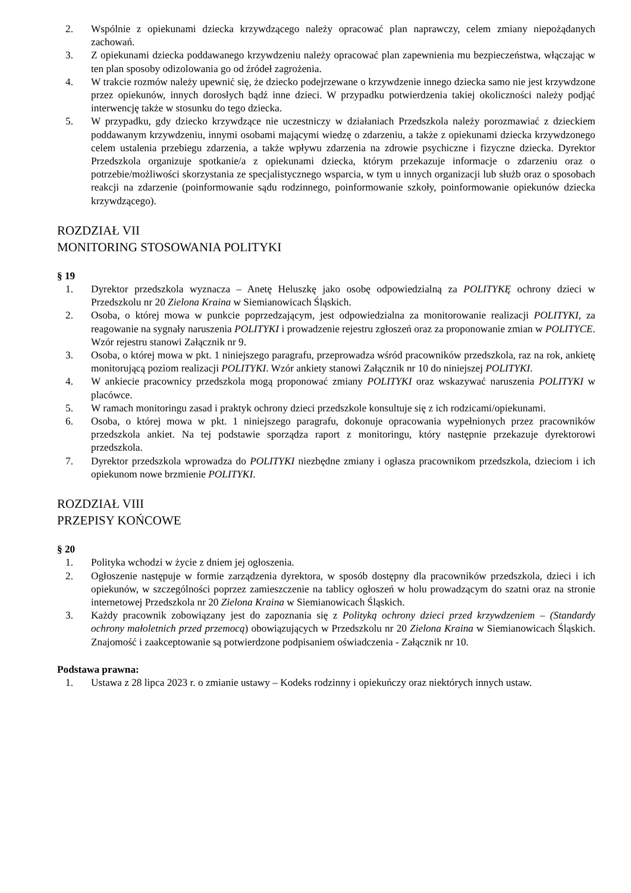2. Wspólnie z opiekunami dziecka krzywdzącego należy opracować plan naprawczy, celem zmiany niepożądanych zachowań.
3. Z opiekunami dziecka poddawanego krzywdzeniu należy opracować plan zapewnienia mu bezpieczeństwa, włączając w ten plan sposoby odizolowania go od źródeł zagrożenia.
4. W trakcie rozmów należy upewnić się, że dziecko podejrzewane o krzywdzenie innego dziecka samo nie jest krzywdzone przez opiekunów, innych dorosłych bądź inne dzieci. W przypadku potwierdzenia takiej okoliczności należy podjąć interwencję także w stosunku do tego dziecka.
5. W przypadku, gdy dziecko krzywdzące nie uczestniczy w działaniach Przedszkola należy porozmawiać z dzieckiem poddawanym krzywdzeniu, innymi osobami mającymi wiedzę o zdarzeniu, a także z opiekunami dziecka krzywdzonego celem ustalenia przebiegu zdarzenia, a także wpływu zdarzenia na zdrowie psychiczne i fizyczne dziecka. Dyrektor Przedszkola organizuje spotkanie/a z opiekunami dziecka, którym przekazuje informacje o zdarzeniu oraz o potrzebie/możliwości skorzystania ze specjalistycznego wsparcia, w tym u innych organizacji lub służb oraz o sposobach reakcji na zdarzenie (poinformowanie sądu rodzinnego, poinformowanie szkoły, poinformowanie opiekunów dziecka krzywdzącego).
ROZDZIAŁ VII
MONITORING STOSOWANIA POLITYKI
§ 19
1. Dyrektor przedszkola wyznacza – Anetę Heluszkę jako osobę odpowiedzialną za POLITYKĘ ochrony dzieci w Przedszkolu nr 20 Zielona Kraina w Siemianowicach Śląskich.
2. Osoba, o której mowa w punkcie poprzedzającym, jest odpowiedzialna za monitorowanie realizacji POLITYKI, za reagowanie na sygnały naruszenia POLITYKI i prowadzenie rejestru zgłoszeń oraz za proponowanie zmian w POLITYCE. Wzór rejestru stanowi Załącznik nr 9.
3. Osoba, o której mowa w pkt. 1 niniejszego paragrafu, przeprowadza wśród pracowników przedszkola, raz na rok, ankietę monitorującą poziom realizacji POLITYKI. Wzór ankiety stanowi Załącznik nr 10 do niniejszej POLITYKI.
4. W ankiecie pracownicy przedszkola mogą proponować zmiany POLITYKI oraz wskazywać naruszenia POLITYKI w placówce.
5. W ramach monitoringu zasad i praktyk ochrony dzieci przedszkole konsultuje się z ich rodzicami/opiekunami.
6. Osoba, o której mowa w pkt. 1 niniejszego paragrafu, dokonuje opracowania wypełnionych przez pracowników przedszkola ankiet. Na tej podstawie sporządza raport z monitoringu, który następnie przekazuje dyrektorowi przedszkola.
7. Dyrektor przedszkola wprowadza do POLITYKI niezbędne zmiany i ogłasza pracownikom przedszkola, dzieciom i ich opiekunom nowe brzmienie POLITYKI.
ROZDZIAŁ VIII
PRZEPISY KOŃCOWE
§ 20
1. Polityka wchodzi w życie z dniem jej ogłoszenia.
2. Ogłoszenie następuje w formie zarządzenia dyrektora, w sposób dostępny dla pracowników przedszkola, dzieci i ich opiekunów, w szczególności poprzez zamieszczenie na tablicy ogłoszeń w holu prowadzącym do szatni oraz na stronie internetowej Przedszkola nr 20 Zielona Kraina w Siemianowicach Śląskich.
3. Każdy pracownik zobowiązany jest do zapoznania się z Polityką ochrony dzieci przed krzywdzeniem – (Standardy ochrony małoletnich przed przemocą) obowiązujących w Przedszkolu nr 20 Zielona Kraina w Siemianowicach Śląskich. Znajomość i zaakceptowanie są potwierdzone podpisaniem oświadczenia - Załącznik nr 10.
Podstawa prawna:
1. Ustawa z 28 lipca 2023 r. o zmianie ustawy – Kodeks rodzinny i opiekuńczy oraz niektórych innych ustaw.